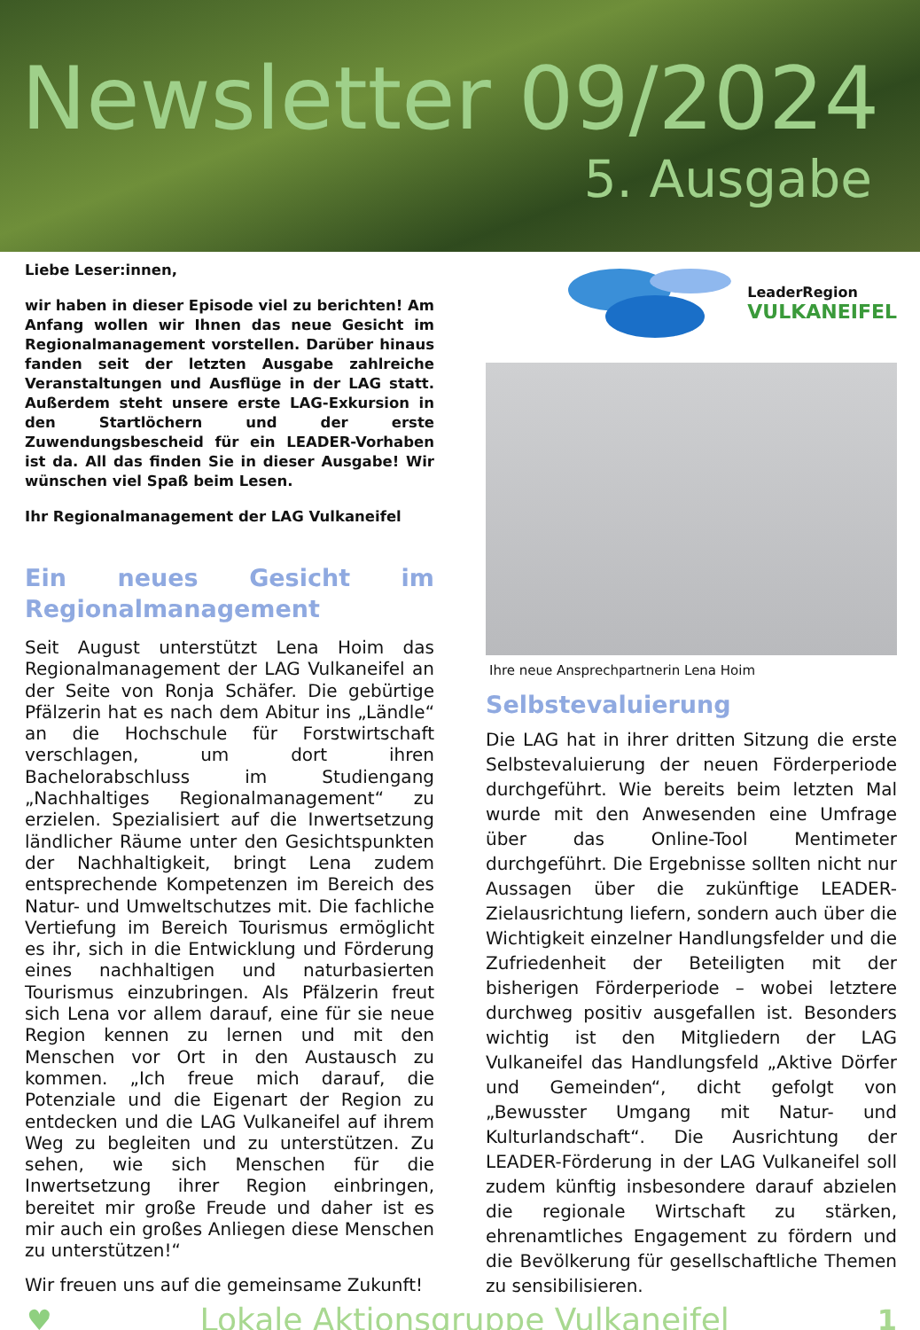Newsletter 09/2024
5. Ausgabe
Liebe Leser:innen,
wir haben in dieser Episode viel zu berichten! Am Anfang wollen wir Ihnen das neue Gesicht im Regionalmanagement vorstellen. Darüber hinaus fanden seit der letzten Ausgabe zahlreiche Veranstaltungen und Ausflüge in der LAG statt. Außerdem steht unsere erste LAG-Exkursion in den Startlöchern und der erste Zuwendungsbescheid für ein LEADER-Vorhaben ist da. All das finden Sie in dieser Ausgabe! Wir wünschen viel Spaß beim Lesen.
Ihr Regionalmanagement der LAG Vulkaneifel
Ein neues Gesicht im Regionalmanagement
Seit August unterstützt Lena Hoim das Regionalmanagement der LAG Vulkaneifel an der Seite von Ronja Schäfer. Die gebürtige Pfälzerin hat es nach dem Abitur ins „Ländle“ an die Hochschule für Forstwirtschaft verschlagen, um dort ihren Bachelorabschluss im Studiengang „Nachhaltiges Regionalmanagement“ zu erzielen. Spezialisiert auf die Inwertsetzung ländlicher Räume unter den Gesichtspunkten der Nachhaltigkeit, bringt Lena zudem entsprechende Kompetenzen im Bereich des Natur- und Umweltschutzes mit. Die fachliche Vertiefung im Bereich Tourismus ermöglicht es ihr, sich in die Entwicklung und Förderung eines nachhaltigen und naturbasierten Tourismus einzubringen. Als Pfälzerin freut sich Lena vor allem darauf, eine für sie neue Region kennen zu lernen und mit den Menschen vor Ort in den Austausch zu kommen. „Ich freue mich darauf, die Potenziale und die Eigenart der Region zu entdecken und die LAG Vulkaneifel auf ihrem Weg zu begleiten und zu unterstützen. Zu sehen, wie sich Menschen für die Inwertsetzung ihrer Region einbringen, bereitet mir große Freude und daher ist es mir auch ein großes Anliegen diese Menschen zu unterstützen!“
Wir freuen uns auf die gemeinsame Zukunft!
LeaderRegion
VULKANEIFEL
Ihre neue Ansprechpartnerin Lena Hoim
Selbstevaluierung
Die LAG hat in ihrer dritten Sitzung die erste Selbstevaluierung der neuen Förderperiode durchgeführt. Wie bereits beim letzten Mal wurde mit den Anwesenden eine Umfrage über das Online-Tool Mentimeter durchgeführt. Die Ergebnisse sollten nicht nur Aussagen über die zukünftige LEADER-Zielausrichtung liefern, sondern auch über die Wichtigkeit einzelner Handlungsfelder und die Zufriedenheit der Beteiligten mit der bisherigen Förderperiode – wobei letztere durchweg positiv ausgefallen ist. Besonders wichtig ist den Mitgliedern der LAG Vulkaneifel das Handlungsfeld „Aktive Dörfer und Gemeinden“, dicht gefolgt von „Bewusster Umgang mit Natur- und Kulturlandschaft“. Die Ausrichtung der LEADER-Förderung in der LAG Vulkaneifel soll zudem künftig insbesondere darauf abzielen die regionale Wirtschaft zu stärken, ehrenamtliches Engagement zu fördern und die Bevölkerung für gesellschaftliche Themen zu sensibilisieren.
♥ Lokale Aktionsgruppe Vulkaneifel 1